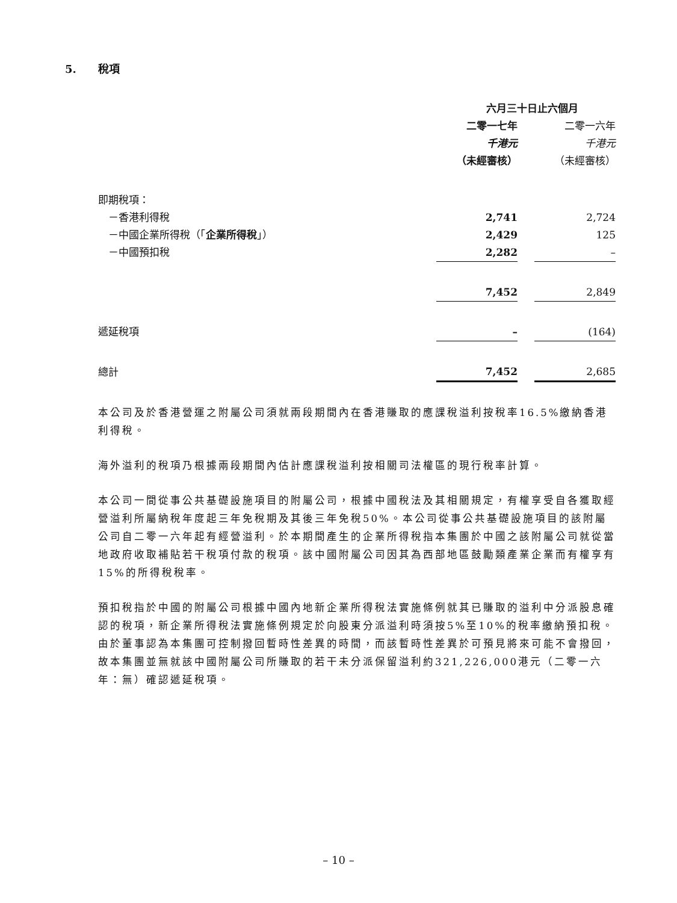5. 稅項
| | 六月三十日止六個月 | | |
| --- | --- | --- | --- |
| | 二零一七年 | | 二零一六年 |
| | 千港元 | | 千港元 |
| | （未經審核） | | （未經審核） |
| 即期稅項： | | | |
| －香港利得稅 | 2,741 | | 2,724 |
| －中國企業所得稅（「 企業所得稅 」） | 2,429 | | 125 |
| －中國預扣稅 | 2,282 | | – |
| | 7,452 | | 2,849 |
| 遞延稅項 | – | | (164) |
| 總計 | 7,452 | | 2,685 |
本公司及於香港營運之附屬公司須就兩段期間內在香港賺取的應課稅溢利按稅率16.5%繳納香港利得稅。
海外溢利的稅項乃根據兩段期間內估計應課稅溢利按相關司法權區的現行稅率計算。
本公司一間從事公共基礎設施項目的附屬公司，根據中國稅法及其相關規定，有權享受自各獲取經營溢利所屬納稅年度起三年免稅期及其後三年免稅50%。本公司從事公共基礎設施項目的該附屬公司自二零一六年起有經營溢利。於本期間產生的企業所得稅指本集團於中國之該附屬公司就從當地政府收取補貼若干稅項付款的稅項。該中國附屬公司因其為西部地區鼓勵類產業企業而有權享有15%的所得稅稅率。
預扣稅指於中國的附屬公司根據中國內地新企業所得稅法實施條例就其已賺取的溢利中分派股息確認的稅項，新企業所得稅法實施條例規定於向股東分派溢利時須按5%至10%的稅率繳納預扣稅。由於董事認為本集團可控制撥回暫時性差異的時間，而該暫時性差異於可預見將來可能不會撥回，故本集團並無就該中國附屬公司所賺取的若干未分派保留溢利約321,226,000港元（二零一六年：無）確認遞延稅項。
– 10 –